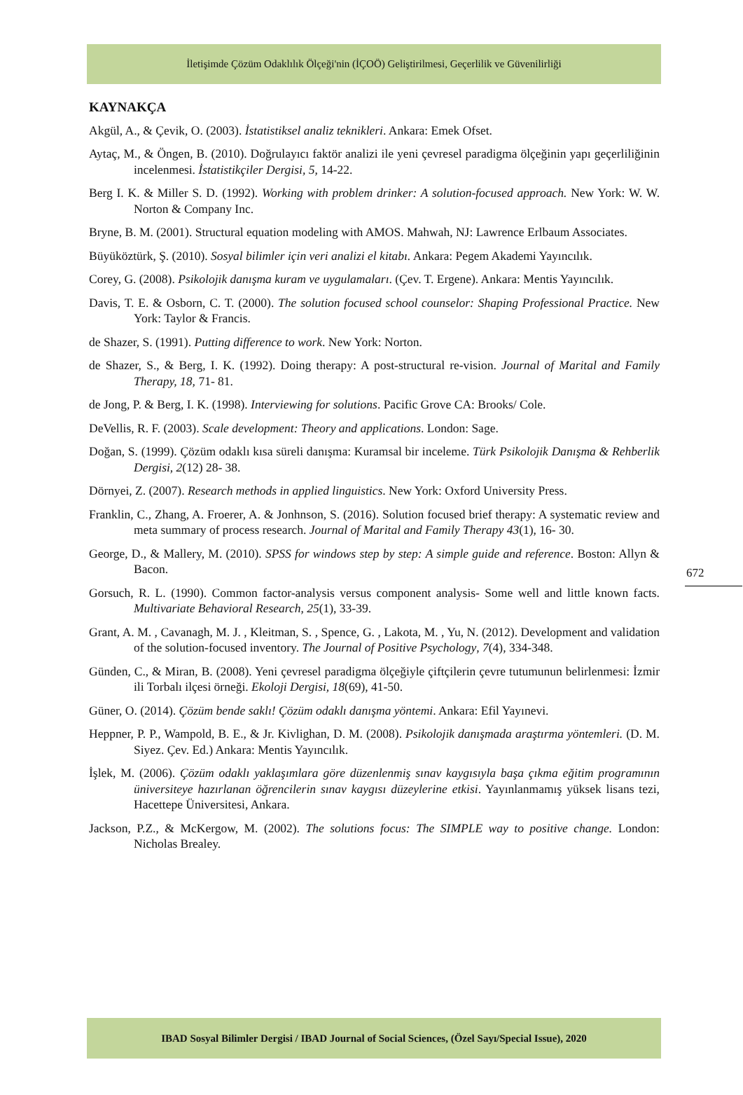İletişimde Çözüm Odaklılık Ölçeği'nin (İÇOÖ) Geliştirilmesi, Geçerlilik ve Güvenilirliği
KAYNAKÇA
Akgül, A., & Çevik, O. (2003). İstatistiksel analiz teknikleri. Ankara: Emek Ofset.
Aytaç, M., & Öngen, B. (2010). Doğrulayıcı faktör analizi ile yeni çevresel paradigma ölçeğinin yapı geçerliliğinin incelenmesi. İstatistikçiler Dergisi, 5, 14-22.
Berg I. K. & Miller S. D. (1992). Working with problem drinker: A solution-focused approach. New York: W. W. Norton & Company Inc.
Bryne, B. M. (2001). Structural equation modeling with AMOS. Mahwah, NJ: Lawrence Erlbaum Associates.
Büyüköztürk, Ş. (2010). Sosyal bilimler için veri analizi el kitabı. Ankara: Pegem Akademi Yayıncılık.
Corey, G. (2008). Psikolojik danışma kuram ve uygulamaları. (Çev. T. Ergene). Ankara: Mentis Yayıncılık.
Davis, T. E. & Osborn, C. T. (2000). The solution focused school counselor: Shaping Professional Practice. New York: Taylor & Francis.
de Shazer, S. (1991). Putting difference to work. New York: Norton.
de Shazer, S., & Berg, I. K. (1992). Doing therapy: A post-structural re-vision. Journal of Marital and Family Therapy, 18, 71- 81.
de Jong, P. & Berg, I. K. (1998). Interviewing for solutions. Pacific Grove CA: Brooks/ Cole.
DeVellis, R. F. (2003). Scale development: Theory and applications. London: Sage.
Doğan, S. (1999). Çözüm odaklı kısa süreli danışma: Kuramsal bir inceleme. Türk Psikolojik Danışma & Rehberlik Dergisi, 2(12) 28- 38.
Dörnyei, Z. (2007). Research methods in applied linguistics. New York: Oxford University Press.
Franklin, C., Zhang, A. Froerer, A. & Jonhnson, S. (2016). Solution focused brief therapy: A systematic review and meta summary of process research. Journal of Marital and Family Therapy 43(1), 16- 30.
George, D., & Mallery, M. (2010). SPSS for windows step by step: A simple guide and reference. Boston: Allyn & Bacon.
Gorsuch, R. L. (1990). Common factor-analysis versus component analysis- Some well and little known facts. Multivariate Behavioral Research, 25(1), 33-39.
Grant, A. M. , Cavanagh, M. J. , Kleitman, S. , Spence, G. , Lakota, M. , Yu, N. (2012). Development and validation of the solution-focused inventory. The Journal of Positive Psychology, 7(4), 334-348.
Günden, C., & Miran, B. (2008). Yeni çevresel paradigma ölçeğiyle çiftçilerin çevre tutumunun belirlenmesi: İzmir ili Torbalı ilçesi örneği. Ekoloji Dergisi, 18(69), 41-50.
Güner, O. (2014). Çözüm bende saklı! Çözüm odaklı danışma yöntemi. Ankara: Efil Yayınevi.
Heppner, P. P., Wampold, B. E., & Jr. Kivlighan, D. M. (2008). Psikolojik danışmada araştırma yöntemleri. (D. M. Siyez. Çev. Ed.) Ankara: Mentis Yayıncılık.
İşlek, M. (2006). Çözüm odaklı yaklaşımlara göre düzenlenmiş sınav kaygısıyla başa çıkma eğitim programının üniversiteye hazırlanan öğrencilerin sınav kaygısı düzeylerine etkisi. Yayınlanmamış yüksek lisans tezi, Hacettepe Üniversitesi, Ankara.
Jackson, P.Z., & McKergow, M. (2002). The solutions focus: The SIMPLE way to positive change. London: Nicholas Brealey.
672
IBAD Sosyal Bilimler Dergisi / IBAD Journal of Social Sciences, (Özel Sayı/Special Issue), 2020